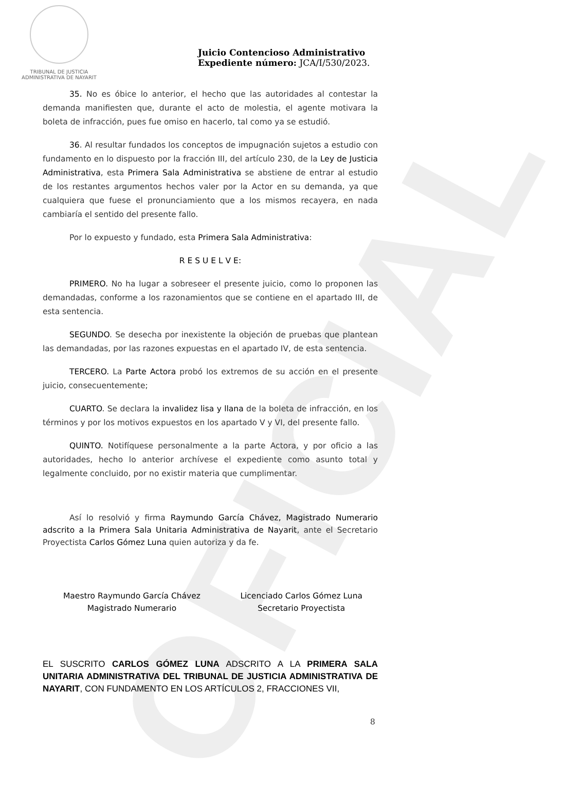OFICIAL
TRIBUNAL DE JUSTICIA
ADMINISTRATIVA DE NAYARIT
Juicio Contencioso Administrativo
Expediente número: JCA/I/530/2023.
35. No es óbice lo anterior, el hecho que las autoridades al contestar la demanda manifiesten que, durante el acto de molestia, el agente motivara la boleta de infracción, pues fue omiso en hacerlo, tal como ya se estudió.
36. Al resultar fundados los conceptos de impugnación sujetos a estudio con fundamento en lo dispuesto por la fracción III, del artículo 230, de la Ley de Justicia Administrativa, esta Primera Sala Administrativa se abstiene de entrar al estudio de los restantes argumentos hechos valer por la Actor en su demanda, ya que cualquiera que fuese el pronunciamiento que a los mismos recayera, en nada cambiaría el sentido del presente fallo.
Por lo expuesto y fundado, esta Primera Sala Administrativa:
R E S U E L V E:
PRIMERO. No ha lugar a sobreseer el presente juicio, como lo proponen las demandadas, conforme a los razonamientos que se contiene en el apartado III, de esta sentencia.
SEGUNDO. Se desecha por inexistente la objeción de pruebas que plantean las demandadas, por las razones expuestas en el apartado IV, de esta sentencia.
TERCERO. La Parte Actora probó los extremos de su acción en el presente juicio, consecuentemente;
CUARTO. Se declara la invalidez lisa y llana de la boleta de infracción, en los términos y por los motivos expuestos en los apartado V y VI, del presente fallo.
QUINTO. Notifíquese personalmente a la parte Actora, y por oficio a las autoridades, hecho lo anterior archívese el expediente como asunto total y legalmente concluido, por no existir materia que cumplimentar.
Así lo resolvió y firma Raymundo García Chávez, Magistrado Numerario adscrito a la Primera Sala Unitaria Administrativa de Nayarit, ante el Secretario Proyectista Carlos Gómez Luna quien autoriza y da fe.
Maestro Raymundo García Chávez
Magistrado Numerario
Licenciado Carlos Gómez Luna
Secretario Proyectista
EL SUSCRITO CARLOS GÓMEZ LUNA ADSCRITO A LA PRIMERA SALA UNITARIA ADMINISTRATIVA DEL TRIBUNAL DE JUSTICIA ADMINISTRATIVA DE NAYARIT, CON FUNDAMENTO EN LOS ARTÍCULOS 2, FRACCIONES VII,
8